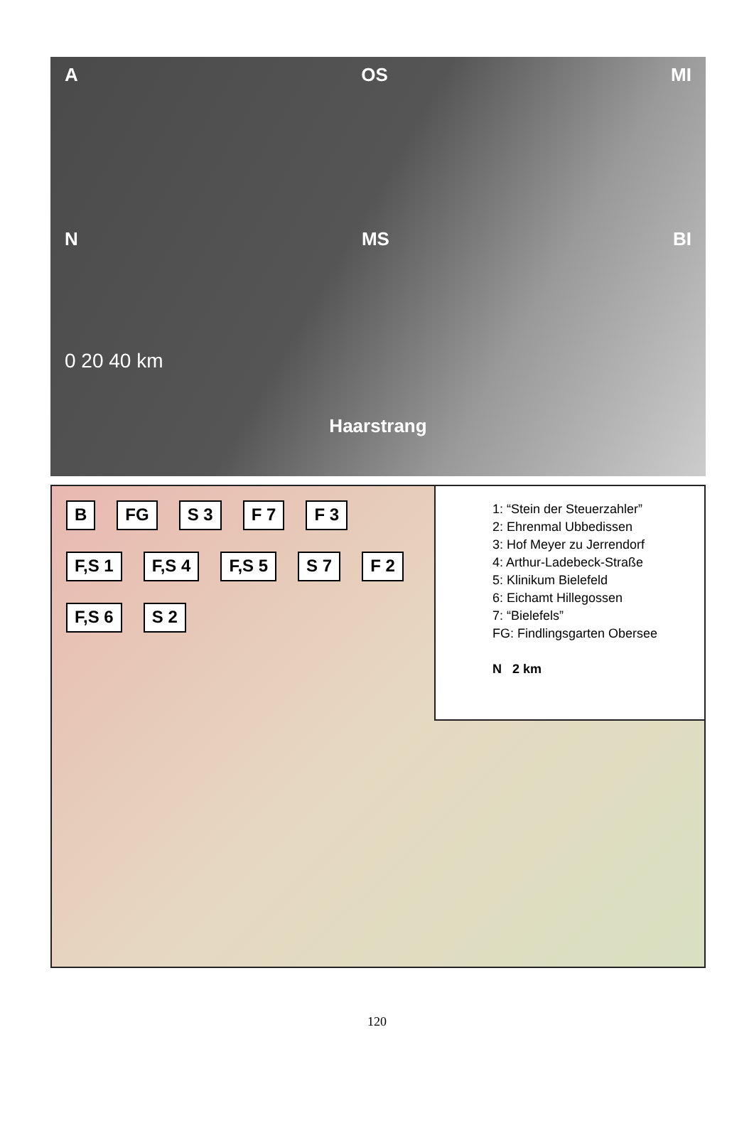A OS MI
N MS BI
0 20 40 km
Haarstrang
B FG S 3 F 7 F 3 F,S 1 F,S 4 F,S 5 S 7 F 2 F,S 6 S 2
1: “Stein der Steuerzahler”
2: Ehrenmal Ubbedissen
3: Hof Meyer zu Jerrendorf
4: Arthur-Ladebeck-Straße
5: Klinikum Bielefeld
6: Eichamt Hillegossen
7: “Bielefels”
FG: Findlingsgarten Obersee
N 2 km
120